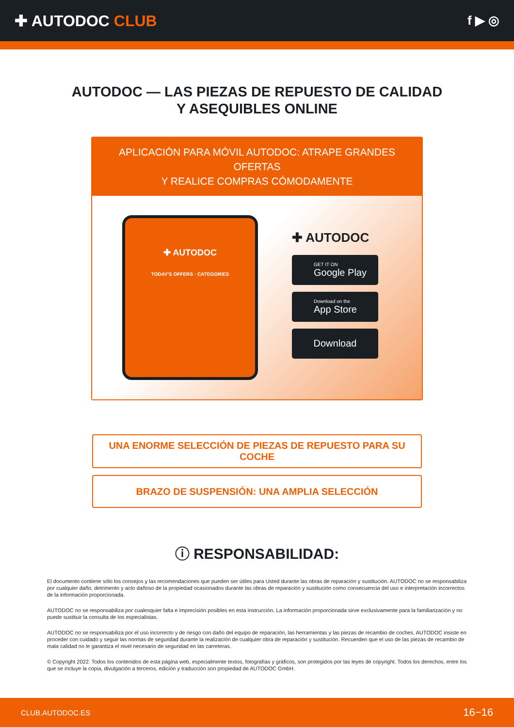✚ AUTODOC CLUB
f ▶ ◎
AUTODOC — LAS PIEZAS DE REPUESTO DE CALIDAD
Y ASEQUIBLES ONLINE
APLICACIÓN PARA MÓVIL AUTODOC: ATRAPE GRANDES OFERTAS
Y REALICE COMPRAS CÓMODAMENTE
✚ AUTODOC
TODAY'S OFFERS · CATEGORIES
✚ AUTODOC
GET IT ON
Google Play
Download on the
App Store
Download
UNA ENORME SELECCIÓN DE PIEZAS DE REPUESTO PARA SU COCHE
BRAZO DE SUSPENSIÓN: UNA AMPLIA SELECCIÓN
ⓘ RESPONSABILIDAD:
El documento contiene sólo los consejos y las recomendaciones que pueden ser útiles para Usted durante las obras de reparación y sustitución. AUTODOC no se responsabiliza por cualquier daño, detrimento y acto dañoso de la propiedad ocasionados durante las obras de reparación y sustitución como consecuencia del uso e interpretación incorrectos de la información proporcionada.
AUTODOC no se responsabiliza por cualesquier falta e imprecisión posibles en esta instrucción. La información proporcionada sirve exclusivamente para la familiarización y no puede sustituir la consulta de los especialistas.
AUTODOC no se responsabiliza por el uso incorrecto y de riesgo con daño del equipo de reparación, las herramientas y las piezas de recambio de coches. AUTODOC insiste en proceder con cuidado y seguir las normas de seguridad durante la realización de cualquier obra de reparación y sustitución. Recuerden que el uso de las piezas de recambio de mala calidad no le garantiza el nivel necesario de seguridad en las carreteras.
© Copyright 2022. Todos los contenidos de esta página web, especialmente textos, fotografías y gráficos, son protegidos por las leyes de copyright. Todos los derechos, entre los que se incluye la copia, divulgación a terceros, edición y traducción son propiedad de AUTODOC GmbH.
CLUB.AUTODOC.ES 16−16